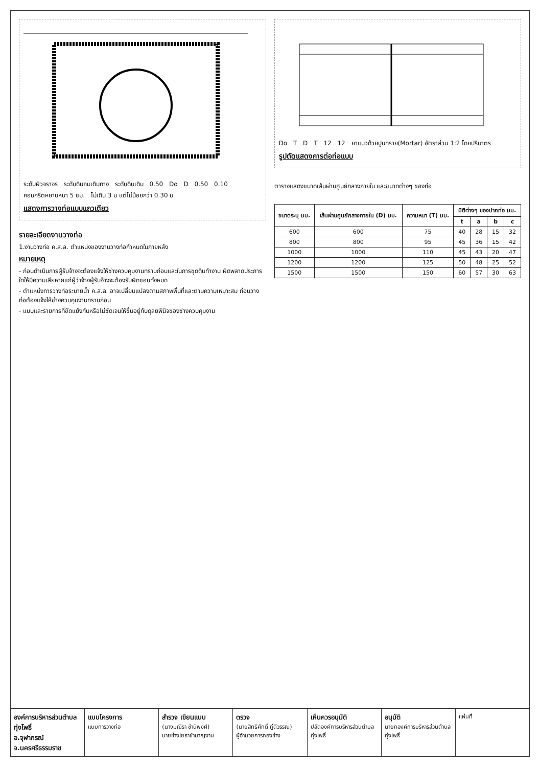ระดับผิวจราจร ระดับดินถมเดิมทาง ระดับดินเดิม 0.50 Do D 0.50 0.10 คอนกรีตหยาบหนา 5 ซม. ไม่เกิน 3 ม แต่ไม่น้อยกว่า 0.30 ม
แสดงการวางท่อแบบแถวเดียว
รายละเอียดงานวางท่อ
1.งานวางท่อ ค.ส.ล. ตำแหน่งของงานวางท่อกำหนดในภายหลัง
หมายเหตุ
- ก่อนดำเนินการผู้รับจ้างจะต้องแจ้งให้ช่างควบคุมงานทราบก่อนและในการขุดดินทำงาน ผิดพลาดประการใดให้มีความเสียหายแก่ผู้ว่าจ้างผู้รับจ้างจะต้องรับผิดชอบทั้งหมด
- ตำแหน่งการวางท่อระบายน้ำ ค.ส.ล. อาจเปลี่ยนแปลงตามสภาพพื้นที่และตามความเหมาะสม ก่อนวางท่อต้องแจ้งให้ช่างควบคุมงานทราบก่อน
- แบบและรายการที่ขัดแย้งกันหรือไม่ชัดเจนให้ขึ้นอยู่กับดุลยพินิจของช่างควบคุมงาน
Do T D T 12 12 ยาแนวด้วยปูนทราย(Mortar) อัตราส่วน 1:2 โดยปริมาตร
รูปตัดแสดงการต่อท่อแบบ
ตารางแสดงขนาดเส้นผ่านศูนย์กลางภายใน และขนาดต่างๆ ของท่อ
| ขนาดระบุ มม. | เส้นผ่านศูนย์กลางภายใน (D) มม. | ความหนา (T) มม. | มิติต่างๆ ของปากท่อ มม. | | | |
| --- | --- | --- | --- | --- | --- | --- |
| | | | t | a | b | c |
| 600 | 600 | 75 | 40 | 28 | 15 | 32 |
| 800 | 800 | 95 | 45 | 36 | 15 | 42 |
| 1000 | 1000 | 110 | 45 | 43 | 20 | 47 |
| 1200 | 1200 | 125 | 50 | 48 | 25 | 52 |
| 1500 | 1500 | 150 | 60 | 57 | 30 | 63 |
องค์การบริหารส่วนตำบลทุ่งโพธิ์
อ.จุฬาภรณ์ จ.นครศรีธรรมราช
แบบโครงการ
แบบการวางท่อ
สำรวจ เขียนแบบ
(นางมณีรา ชำนิพงศ์)
นายช่างโยธาชำนาญงาน
ตรวจ
(นายสิทธิศักดิ์ ภู่ดีวรรณ)
ผู้อำนวยการกองช่าง
เห็นควรอนุมัติ
ปลัดองค์การบริหารส่วนตำบลทุ่งโพธิ์
อนุมัติ
นายกองค์การบริหารส่วนตำบลทุ่งโพธิ์
แผ่นที่